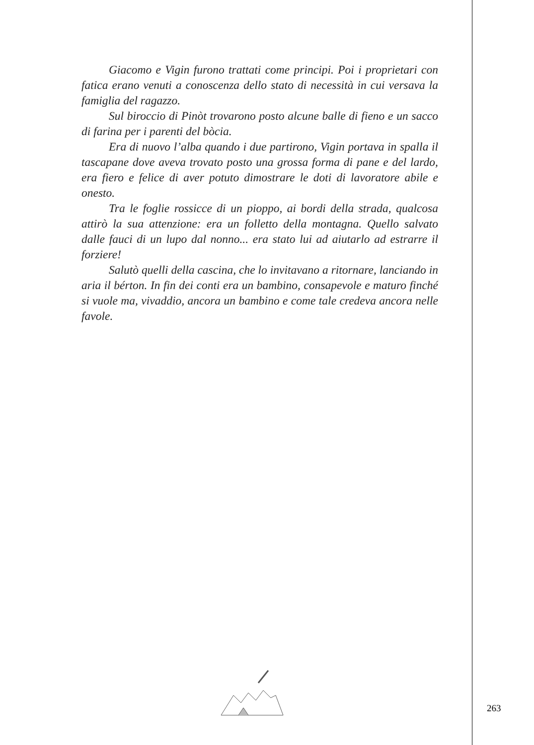Giacomo e Vigin furono trattati come principi. Poi i proprietari con fatica erano venuti a conoscenza dello stato di necessità in cui versava la famiglia del ragazzo.
Sul biroccio di Pinòt trovarono posto alcune balle di fieno e un sacco di farina per i parenti del bòcia.
Era di nuovo l’alba quando i due partirono, Vigin portava in spalla il tascapane dove aveva trovato posto una grossa forma di pane e del lardo, era fiero e felice di aver potuto dimostrare le doti di lavoratore abile e onesto.
Tra le foglie rossicce di un pioppo, ai bordi della strada, qualcosa attirò la sua attenzione: era un folletto della montagna. Quello salvato dalle fauci di un lupo dal nonno... era stato lui ad aiutarlo ad estrarre il forziere!
Salutò quelli della cascina, che lo invitavano a ritornare, lanciando in aria il bérton. In fin dei conti era un bambino, consapevole e maturo finché si vuole ma, vivaddio, ancora un bambino e come tale credeva ancora nelle favole.
263